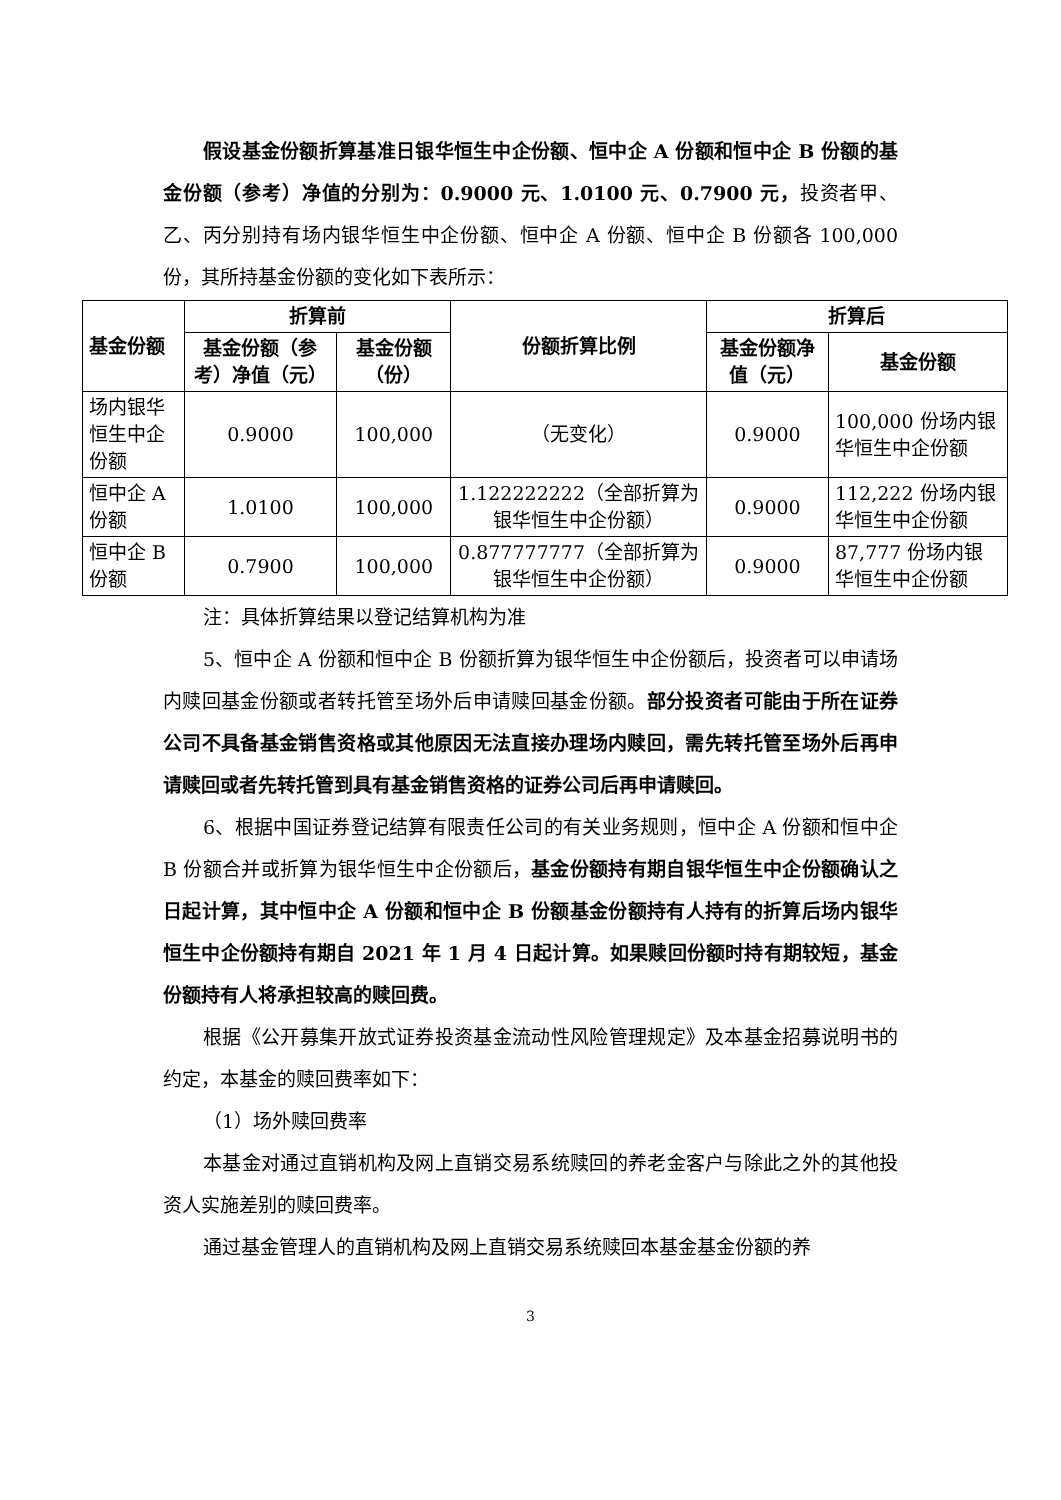假设基金份额折算基准日银华恒生中企份额、恒中企 A 份额和恒中企 B 份额的基金份额（参考）净值的分别为：0.9000 元、1.0100 元、0.7900 元，投资者甲、乙、丙分别持有场内银华恒生中企份额、恒中企 A 份额、恒中企 B 份额各 100,000 份，其所持基金份额的变化如下表所示：
| 基金份额 | 折算前 | | 份额折算比例 | 折算后 | |
| --- | --- | --- | --- | --- | --- |
| | 基金份额（参考）净值（元） | 基金份额（份） | | 基金份额净值（元） | 基金份额 |
| 场内银华恒生中企份额 | 0.9000 | 100,000 | （无变化） | 0.9000 | 100,000 份场内银华恒生中企份额 |
| 恒中企 A 份额 | 1.0100 | 100,000 | 1.122222222（全部折算为银华恒生中企份额） | 0.9000 | 112,222 份场内银华恒生中企份额 |
| 恒中企 B 份额 | 0.7900 | 100,000 | 0.877777777（全部折算为银华恒生中企份额） | 0.9000 | 87,777 份场内银华恒生中企份额 |
注：具体折算结果以登记结算机构为准
5、恒中企 A 份额和恒中企 B 份额折算为银华恒生中企份额后，投资者可以申请场内赎回基金份额或者转托管至场外后申请赎回基金份额。部分投资者可能由于所在证券公司不具备基金销售资格或其他原因无法直接办理场内赎回，需先转托管至场外后再申请赎回或者先转托管到具有基金销售资格的证券公司后再申请赎回。
6、根据中国证券登记结算有限责任公司的有关业务规则，恒中企 A 份额和恒中企 B 份额合并或折算为银华恒生中企份额后，基金份额持有期自银华恒生中企份额确认之日起计算，其中恒中企 A 份额和恒中企 B 份额基金份额持有人持有的折算后场内银华恒生中企份额持有期自 2021 年 1 月 4 日起计算。如果赎回份额时持有期较短，基金份额持有人将承担较高的赎回费。
根据《公开募集开放式证券投资基金流动性风险管理规定》及本基金招募说明书的约定，本基金的赎回费率如下：
（1）场外赎回费率
本基金对通过直销机构及网上直销交易系统赎回的养老金客户与除此之外的其他投资人实施差别的赎回费率。
通过基金管理人的直销机构及网上直销交易系统赎回本基金基金份额的养
3